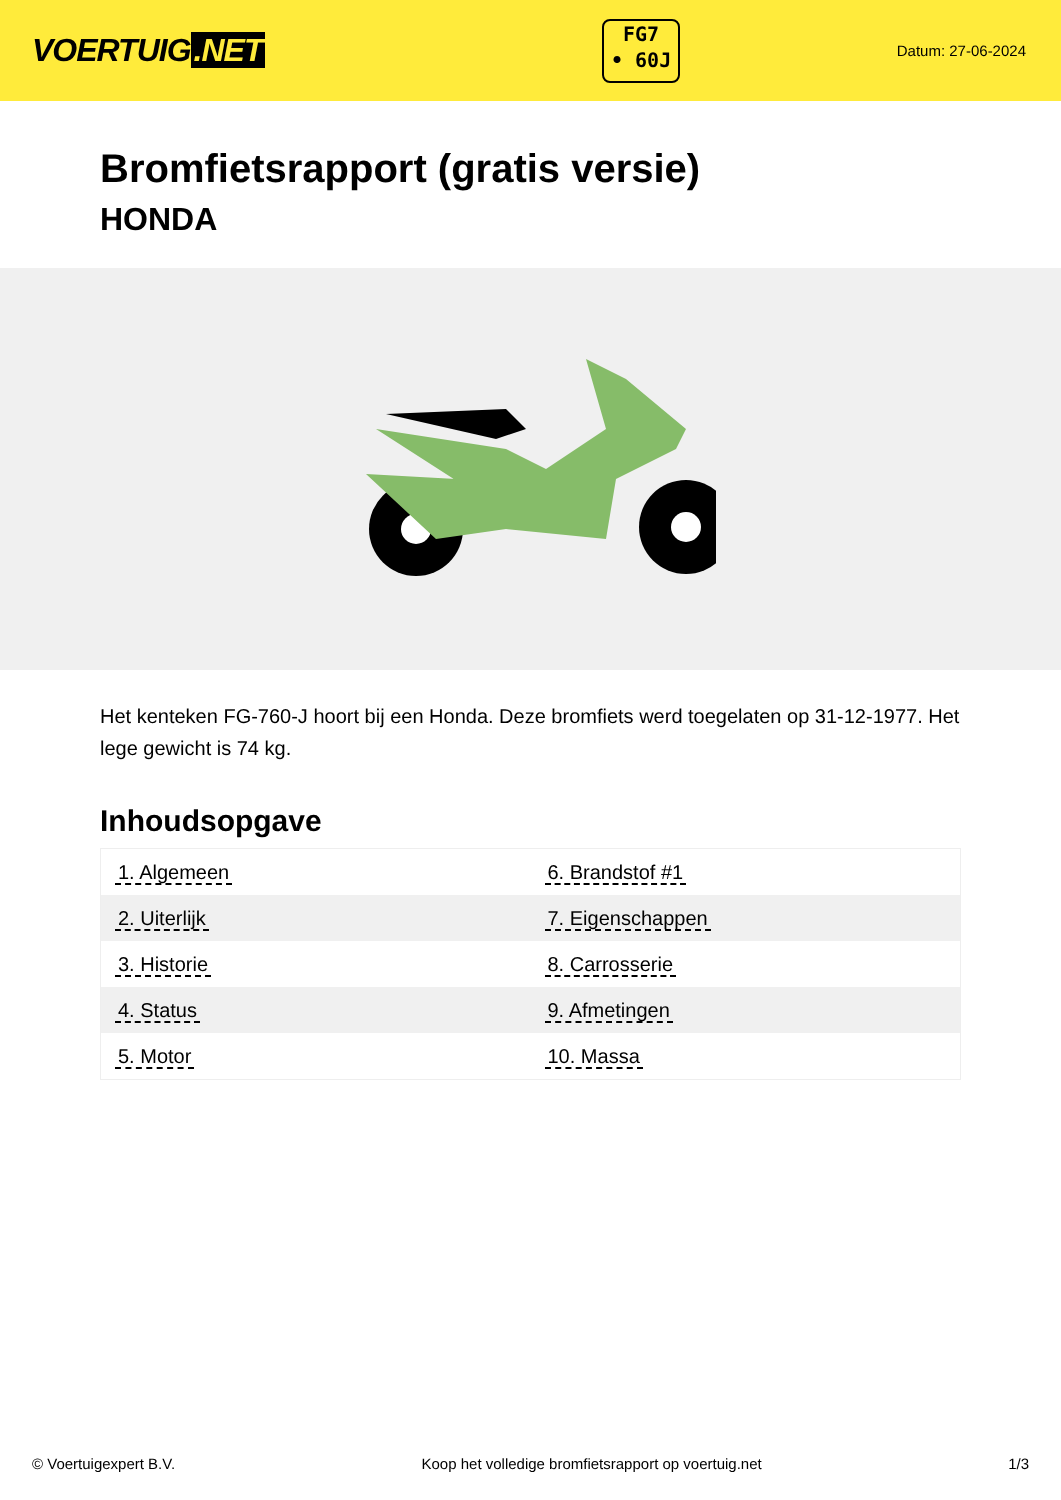VOERTUIG.NET
FG7
• 60J
Datum: 27-06-2024
Bromfietsrapport (gratis versie)
HONDA
Het kenteken FG-760-J hoort bij een Honda. Deze bromfiets werd toegelaten op 31-12-1977. Het lege gewicht is 74 kg.
Inhoudsopgave
| 1. Algemeen | 6. Brandstof #1 |
| 2. Uiterlijk | 7. Eigenschappen |
| 3. Historie | 8. Carrosserie |
| 4. Status | 9. Afmetingen |
| 5. Motor | 10. Massa |
© Voertuigexpert B.V. Koop het volledige bromfietsrapport op voertuig.net 1/3